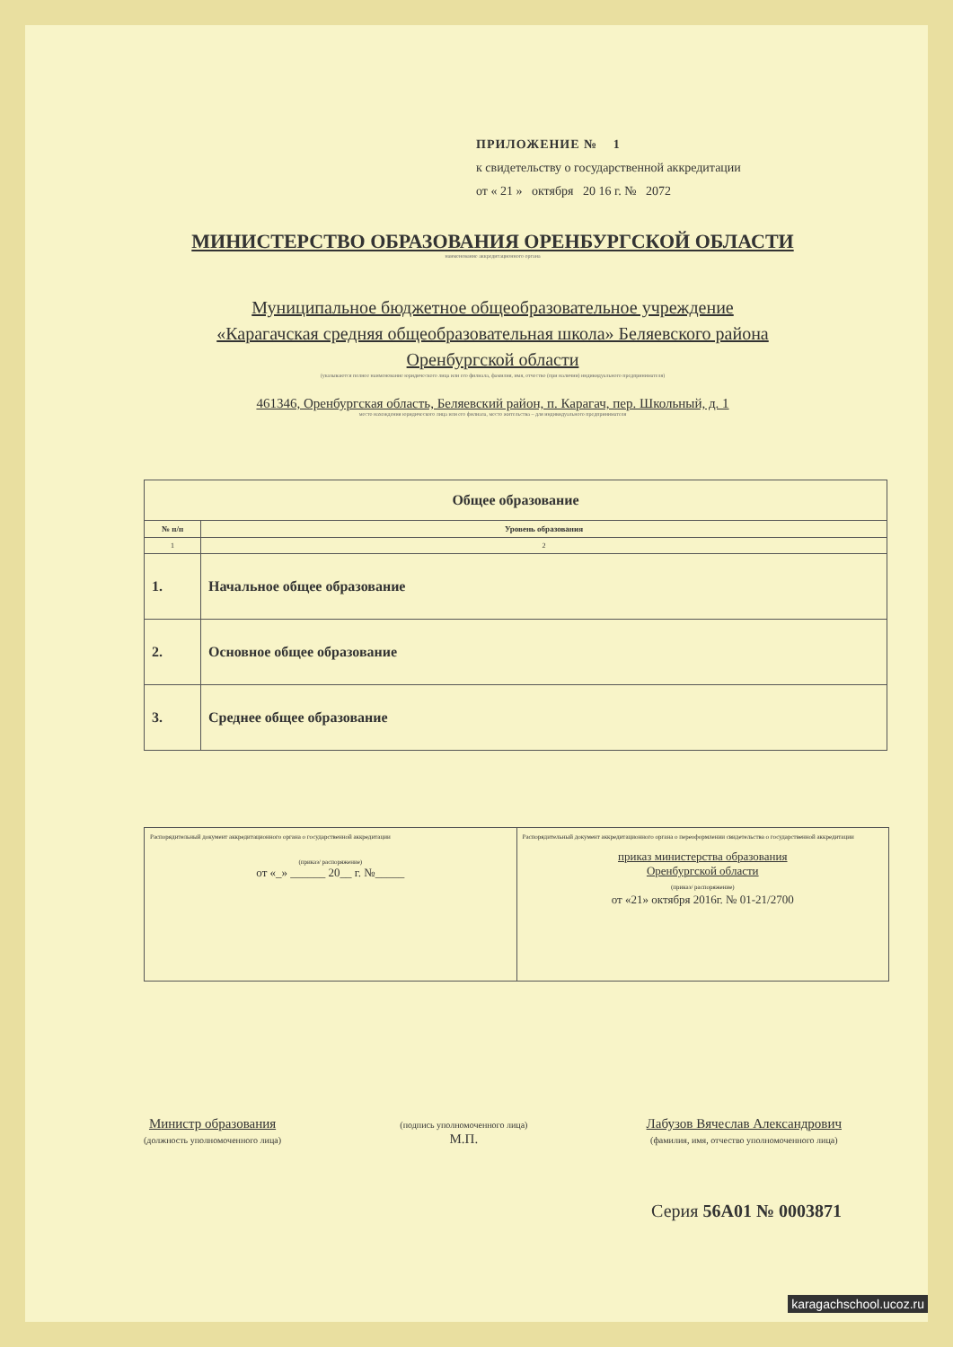ПРИЛОЖЕНИЕ № 1
к свидетельству о государственной аккредитации
от « 21 » октября 20 16 г. № 2072
МИНИСТЕРСТВО ОБРАЗОВАНИЯ ОРЕНБУРГСКОЙ ОБЛАСТИ
наименование аккредитационного органа
Муниципальное бюджетное общеобразовательное учреждение
«Карагачская средняя общеобразовательная школа» Беляевского района
Оренбургской области
(указываются полное наименование юридического лица или его филиала, фамилия, имя, отчество (при наличии) индивидуального предпринимателя)
461346, Оренбургская область, Беляевский район, п. Карагач, пер. Школьный, д. 1
место нахождения юридического лица или его филиала, место жительства – для индивидуального предпринимателя
| Общее образование | |
| --- | --- |
| № п/п | Уровень образования |
| 1 | 2 |
| 1. | Начальное общее образование |
| 2. | Основное общее образование |
| 3. | Среднее общее образование |
Распорядительный документ аккредитационного органа о государственной аккредитации
(приказ/ распоряжение)
от «_» ______ 20__ г. №_____
Распорядительный документ аккредитационного органа о переоформлении свидетельства о государственной аккредитации
приказ министерства образования
Оренбургской области
(приказ/ распоряжение)
от «21» октября 2016г. № 01-21/2700
Министр образования
(должность уполномоченного лица)
(подпись уполномоченного лица)
М.П.
Лабузов Вячеслав Александрович
(фамилия, имя, отчество уполномоченного лица)
Серия 56А01 № 0003871
karagachschool.ucoz.ru